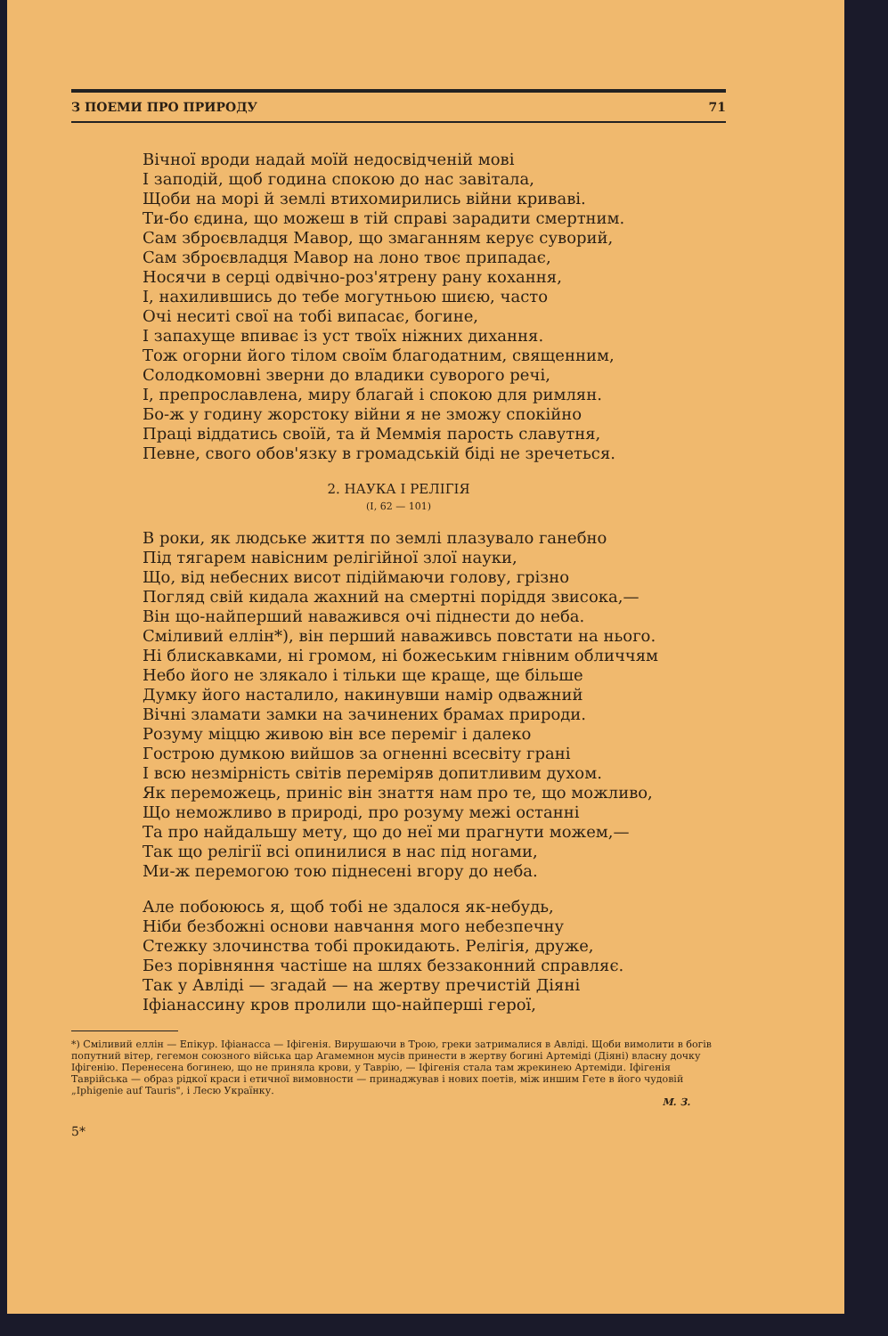З ПОЕМИ ПРО ПРИРОДУ 71
Вічної вроди надай моїй недосвідченій мові
І заподій, щоб година спокою до нас завітала,
Щоби на морі й землі втихомирились війни криваві.
Ти-бо єдина, що можеш в тій справі зарадити смертним.
Сам зброєвладця Мавор, що змаганням керує суворий,
Сам зброєвладця Мавор на лоно твоє припадає,
Носячи в серці одвічно-роз'ятрену рану кохання,
І, нахилившись до тебе могутньою шиєю, часто
Очі неситі свої на тобі випасає, богине,
І запахуще впиває із уст твоїх ніжних дихання.
Тож огорни його тілом своїм благодатним, священним,
Солодкомовні зверни до владики суворого речі,
І, препрославлена, миру благай і спокою для римлян.
Бо-ж у годину жорстоку війни я не зможу спокійно
Праці віддатись своїй, та й Меммія парость славутня,
Певне, свого обов'язку в громадській біді не зречеться.
2. НАУКА І РЕЛІГІЯ
(I, 62 — 101)
В роки, як людське життя по землі плазувало ганебно
Під тягарем навісним релігійної злої науки,
Що, від небесних висот підіймаючи голову, грізно
Погляд свій кидала жахний на смертні поріддя звисока,—
Він що-найперший наважився очі піднести до неба.
Сміливий еллін*), він перший наваживсь повстати на нього.
Ні блискавками, ні громом, ні божеським гнівним обличчям
Небо його не злякало і тільки ще краще, ще більше
Думку його насталило, накинувши намір одважний
Вічні зламати замки на зачинених брамах природи.
Розуму міццю живою він все переміг і далеко
Гострою думкою вийшов за огненні всесвіту грані
І всю незмірність світів переміряв допитливим духом.
Як переможець, приніс він знаття нам про те, що можливо,
Що неможливо в природі, про розуму межі останні
Та про найдальшу мету, що до неї ми прагнути можем,—
Так що релігії всі опинилися в нас під ногами,
Ми-ж перемогою тою піднесені вгору до неба.
Але побоююсь я, щоб тобі не здалося як-небудь,
Ніби безбожні основи навчання мого небезпечну
Стежку злочинства тобі прокидають. Релігія, друже,
Без порівняння частіше на шлях беззаконний справляє.
Так у Авліді — згадай — на жертву пречистій Діяні
Іфіанассину кров пролили що-найперші герої,
*) Сміливий еллін — Епікур. Іфіанасса — Іфігенія. Вирушаючи в Трою, греки затрималися в Авліді. Щоби вимолити в богів попутний вітер, гегемон союзного війська цар Агамемнон мусів принести в жертву богині Артеміді (Діяні) власну дочку Іфігенію. Перенесена богинею, що не приняла крови, у Таврію, — Іфігенія стала там жрекинею Артеміди. Іфігенія Таврійська — образ рідкої краси і етичної вимовности — принаджував і нових поетів, між иншим Гете в його чудовій „Iphigenie auf Tauris", і Лесю Українку.
М. З.
5*